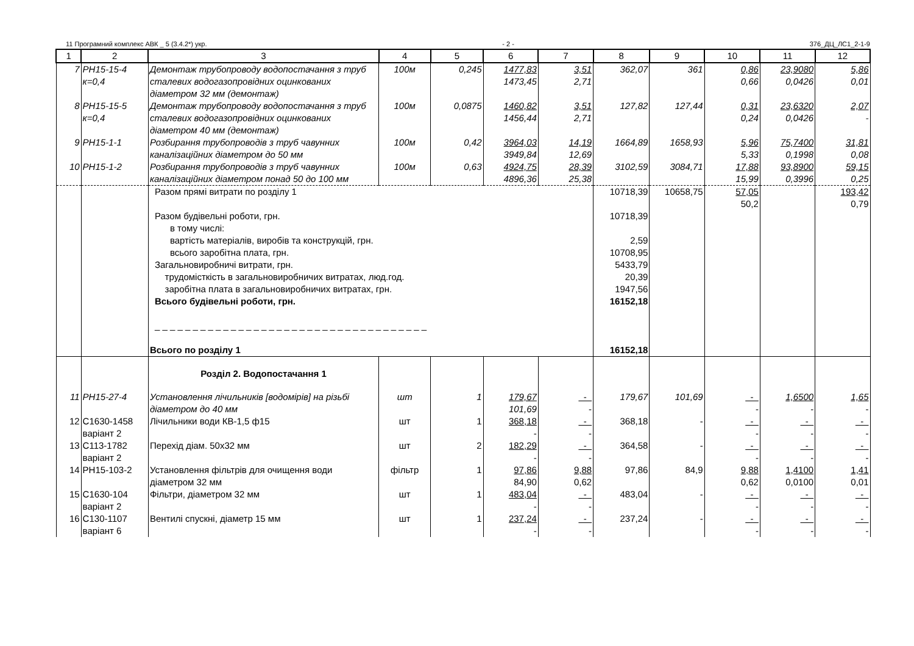11 Програмний комплекс АВК _ 5 (3.4.2*) укр. - 2 - 376_ДЦ_ЛС1_2-1-9
| 1 | 2 | 3 | 4 | 5 | 6 | 7 | 8 | 9 | 10 | 11 | 12 |
| --- | --- | --- | --- | --- | --- | --- | --- | --- | --- | --- | --- |
| 7 | РН15-15-4 к=0,4 | Демонтаж трубопроводу водопостачання з труб сталевих водогазопровідних оцинкованих діаметром 32 мм (демонтаж) | 100м | 0,245 | 1477,83 1473,45 | 3,51 2,71 | 362,07 | 361 | 0,86 0,66 | 23,9080 0,0426 | 5,86 0,01 |
| 8 | РН15-15-5 к=0,4 | Демонтаж трубопроводу водопостачання з труб сталевих водогазопровідних оцинкованих діаметром 40 мм (демонтаж) | 100м | 0,0875 | 1460,82 1456,44 | 3,51 2,71 | 127,82 | 127,44 | 0,31 0,24 | 23,6320 0,0426 | 2,07 - |
| 9 | РН15-1-1 | Розбирання трубопроводів з труб чавунних каналізаційних діаметром до 50 мм | 100м | 0,42 | 3964,03 3949,84 | 14,19 12,69 | 1664,89 | 1658,93 | 5,96 5,33 | 75,7400 0,1998 | 31,81 0,08 |
| 10 | РН15-1-2 | Розбирання трубопроводів з труб чавунних каналізаційних діаметром понад 50 до 100 мм | 100м | 0,63 | 4924,75 4896,36 | 28,39 25,38 | 3102,59 | 3084,71 | 17,88 15,99 | 93,8900 0,3996 | 59,15 0,25 |
| | | Разом прямі витрати по розділу 1 Разом будівельні роботи, грн. в тому числі: вартість матеріалів, виробів та конструкцій, грн. всього заробітна плата, грн. Загальновиробничі витрати, грн. трудомісткість в загальновиробничих витратах, люд.год. заробітна плата в загальновиробничих витратах, грн. Всього будівельні роботи, грн. _ _ _ _ _ _ _ _ _ _ _ _ _ _ _ _ _ _ _ _ _ _ _ _ _ _ _ _ _ _ _ _ _ _ _ _ Всього по розділу 1 | | | | | 10718,39 10718,39 2,59 10708,95 5433,79 20,39 1947,56 16152,18 16152,18 | 10658,75 | 57,05 50,2 | | 193,42 0,79 |
| | | Розділ 2. Водопостачання 1 | | | | | | | | | |
| 11 | РН15-27-4 | Установлення лічильників [водомірів] на різьбі діаметром до 40 мм | шт | 1 | 179,67 101,69 | - - | 179,67 | 101,69 | - - | 1,6500 - | 1,65 - |
| 12 | С1630-1458 варіант 2 | Лічильники води КВ-1,5 ф15 | шт | 1 | 368,18 - | - - | 368,18 | - | - - | - - | - - |
| 13 | С113-1782 варіант 2 | Перехід діам. 50х32 мм | шт | 2 | 182,29 - | - - | 364,58 | - | - - | - - | - - |
| 14 | РН15-103-2 | Установлення фільтрів для очищення води діаметром 32 мм | фільтр | 1 | 97,86 84,90 | 9,88 0,62 | 97,86 | 84,9 | 9,88 0,62 | 1,4100 0,0100 | 1,41 0,01 |
| 15 | С1630-104 варіант 2 | Фільтри, діаметром 32 мм | шт | 1 | 483,04 - | - - | 483,04 | - | - - | - - | - - |
| 16 | С130-1107 варіант 6 | Вентилі спускні, діаметр 15 мм | шт | 1 | 237,24 - | - - | 237,24 | - | - - | - - | - - |